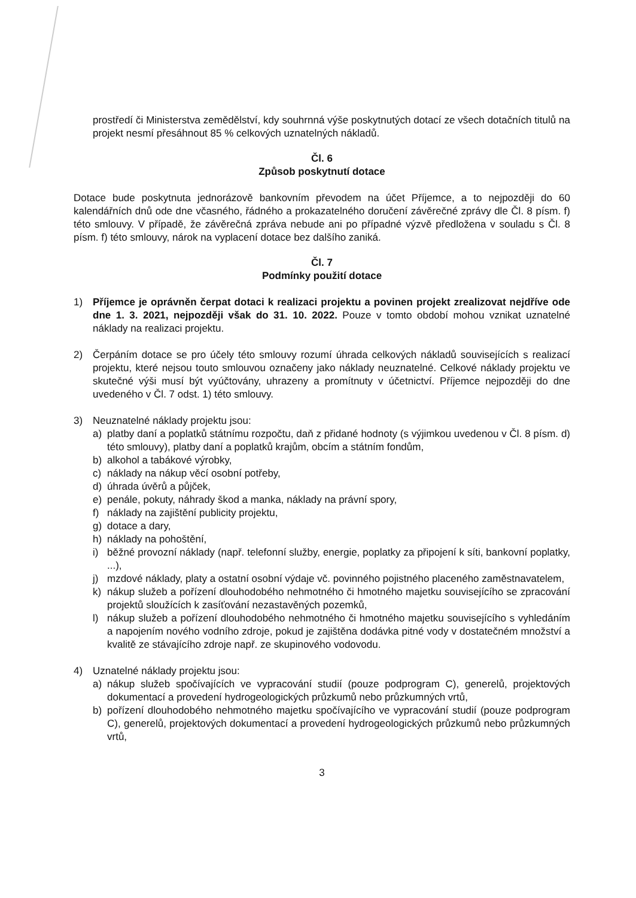prostředí či Ministerstva zemědělství, kdy souhrnná výše poskytnutých dotací ze všech dotačních titulů na projekt nesmí přesáhnout 85 % celkových uznatelných nákladů.
Čl. 6
Způsob poskytnutí dotace
Dotace bude poskytnuta jednorázově bankovním převodem na účet Příjemce, a to nejpozději do 60 kalendářních dnů ode dne včasného, řádného a prokazatelného doručení závěrečné zprávy dle Čl. 8 písm. f) této smlouvy. V případě, že závěrečná zpráva nebude ani po případné výzvě předložena v souladu s Čl. 8 písm. f) této smlouvy, nárok na vyplacení dotace bez dalšího zaniká.
Čl. 7
Podmínky použití dotace
1) Příjemce je oprávněn čerpat dotaci k realizaci projektu a povinen projekt zrealizovat nejdříve ode dne 1. 3. 2021, nejpozději však do 31. 10. 2022. Pouze v tomto období mohou vznikat uznatelné náklady na realizaci projektu.
2) Čerpáním dotace se pro účely této smlouvy rozumí úhrada celkových nákladů souvisejících s realizací projektu, které nejsou touto smlouvou označeny jako náklady neuznatelné. Celkové náklady projektu ve skutečné výši musí být vyúčtovány, uhrazeny a promítnuty v účetnictví. Příjemce nejpozději do dne uvedeného v Čl. 7 odst. 1) této smlouvy.
3) Neuznatelné náklady projektu jsou:
a) platby daní a poplatků státnímu rozpočtu, daň z přidané hodnoty (s výjimkou uvedenou v Čl. 8 písm. d) této smlouvy), platby daní a poplatků krajům, obcím a státním fondům,
b) alkohol a tabákové výrobky,
c) náklady na nákup věcí osobní potřeby,
d) úhrada úvěrů a půjček,
e) penále, pokuty, náhrady škod a manka, náklady na právní spory,
f) náklady na zajištění publicity projektu,
g) dotace a dary,
h) náklady na pohoštění,
i) běžné provozní náklady (např. telefonní služby, energie, poplatky za připojení k síti, bankovní poplatky, ...),
j) mzdové náklady, platy a ostatní osobní výdaje vč. povinného pojistného placeného zaměstnavatelem,
k) nákup služeb a pořízení dlouhodobého nehmotného či hmotného majetku souvisejícího se zpracování projektů sloužících k zasíťování nezastavěných pozemků,
l) nákup služeb a pořízení dlouhodobého nehmotného či hmotného majetku souvisejícího s vyhledáním a napojením nového vodního zdroje, pokud je zajištěna dodávka pitné vody v dostatečném množství a kvalitě ze stávajícího zdroje např. ze skupinového vodovodu.
4) Uznatelné náklady projektu jsou:
a) nákup služeb spočívajících ve vypracování studií (pouze podprogram C), generelů, projektových dokumentací a provedení hydrogeologických průzkumů nebo průzkumných vrtů,
b) pořízení dlouhodobého nehmotného majetku spočívajícího ve vypracování studií (pouze podprogram C), generelů, projektových dokumentací a provedení hydrogeologických průzkumů nebo průzkumných vrtů,
3